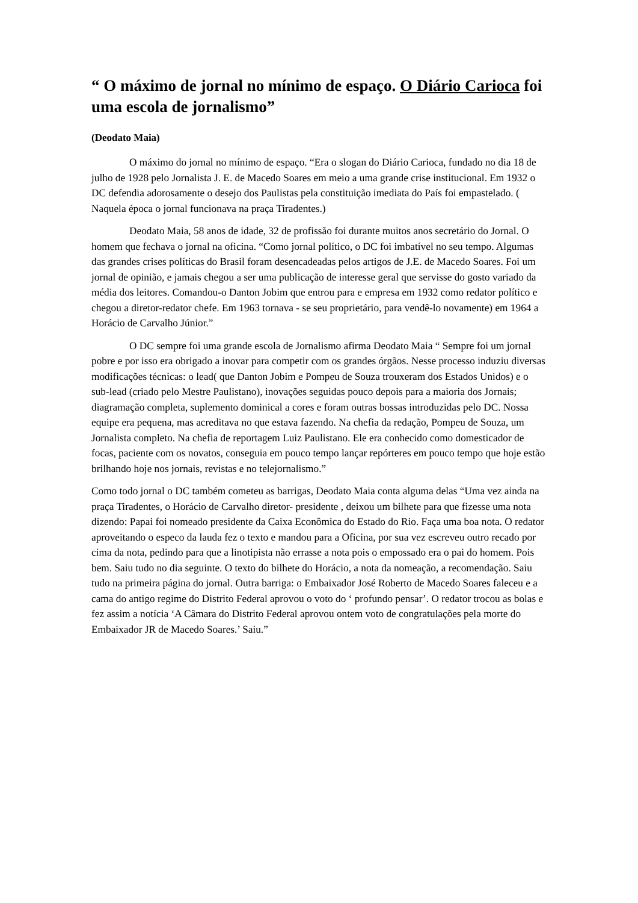“ O máximo de jornal no mínimo de espaço. O Diário Carioca foi uma escola de jornalismo”
(Deodato Maia)
O máximo do jornal no mínimo de espaço. “Era o slogan do Diário Carioca, fundado no dia 18 de julho de 1928 pelo Jornalista J. E. de Macedo Soares em meio a uma grande crise institucional. Em 1932 o DC defendia adorosamente o desejo dos Paulistas pela constituição imediata do País foi empastelado. ( Naquela época o jornal funcionava na praça Tiradentes.)
Deodato Maia, 58 anos de idade, 32 de profissão foi durante muitos anos secretário do Jornal. O homem que fechava o jornal na oficina. “Como jornal político, o DC foi imbatível no seu tempo. Algumas das grandes crises políticas do Brasil foram desencadeadas pelos artigos de J.E. de Macedo Soares. Foi um jornal de opinião, e jamais chegou a ser uma publicação de interesse geral que servisse do gosto variado da média dos leitores. Comandou-o Danton Jobim que entrou para e empresa em 1932 como redator político e chegou a diretor-redator chefe. Em 1963 tornava - se seu proprietário, para vendê-lo novamente) em 1964 a Horácio de Carvalho Júnior.”
O DC sempre foi uma grande escola de Jornalismo afirma Deodato Maia “ Sempre foi um jornal pobre e por isso era obrigado a inovar para competir com os grandes órgãos. Nesse processo induziu diversas modificações técnicas: o lead( que Danton Jobim e Pompeu de Souza trouxeram dos Estados Unidos) e o sub-lead (criado pelo Mestre Paulistano), inovações seguidas pouco depois para a maioria dos Jornais; diagramação completa, suplemento dominical a cores e foram outras bossas introduzidas pelo DC. Nossa equipe era pequena, mas acreditava no que estava fazendo. Na chefia da redação, Pompeu de Souza, um Jornalista completo. Na chefia de reportagem Luiz Paulistano. Ele era conhecido como domesticador de focas, paciente com os novatos, conseguia em pouco tempo lançar repórteres em pouco tempo que hoje estão brilhando hoje nos jornais, revistas e no telejornalismo.”
Como todo jornal o DC também cometeu as barrigas, Deodato Maia conta alguma delas “Uma vez ainda na praça Tiradentes, o Horácio de Carvalho diretor- presidente , deixou um bilhete para que fizesse uma nota dizendo: Papai foi nomeado presidente da Caixa Econômica do Estado do Rio. Faça uma boa nota. O redator aproveitando o especo da lauda fez o texto e mandou para a Oficina, por sua vez escreveu outro recado por cima da nota, pedindo para que a linotipista não errasse a nota pois o empossado era o pai do homem. Pois bem. Saiu tudo no dia seguinte. O texto do bilhete do Horácio, a nota da nomeação, a recomendação. Saiu tudo na primeira página do jornal. Outra barriga: o Embaixador José Roberto de Macedo Soares faleceu e a cama do antigo regime do Distrito Federal aprovou o voto do ‘ profundo pensar’. O redator trocou as bolas e fez assim a notícia ‘A Câmara do Distrito Federal aprovou ontem voto de congratulações pela morte do Embaixador JR de Macedo Soares.’ Saiu.”